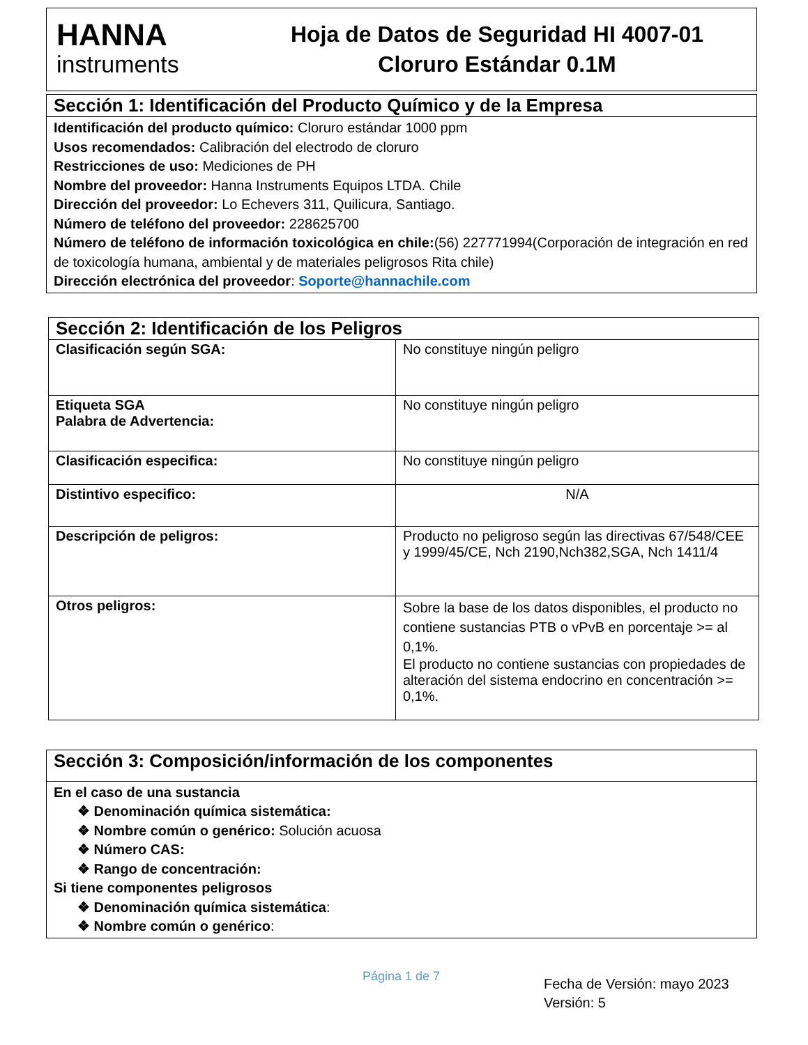HANNA
instruments
Hoja de Datos de Seguridad HI 4007-01
Cloruro Estándar 0.1M
| Sección 1: Identificación del Producto Químico y de la Empresa |
| --- |
| Identificación del producto químico: Cloruro estándar 1000 ppm Usos recomendados: Calibración del electrodo de cloruro Restricciones de uso: Mediciones de PH Nombre del proveedor: Hanna Instruments Equipos LTDA. Chile Dirección del proveedor: Lo Echevers 311, Quilicura, Santiago. Número de teléfono del proveedor: 228625700 Número de teléfono de información toxicológica en chile: (56) 227771994(Corporación de integración en red de toxicología humana, ambiental y de materiales peligrosos Rita chile) Dirección electrónica del proveedor : Soporte@hannachile.com |
| Sección 2: Identificación de los Peligros | |
| --- | --- |
| Clasificación según SGA: | No constituye ningún peligro |
| Etiqueta SGA Palabra de Advertencia: | No constituye ningún peligro |
| Clasificación especifica: | No constituye ningún peligro |
| Distintivo especifico: | N/A |
| Descripción de peligros: | Producto no peligroso según las directivas 67/548/CEE y 1999/45/CE, Nch 2190,Nch382,SGA, Nch 1411/4 |
| Otros peligros: | Sobre la base de los datos disponibles, el producto no contiene sustancias PTB o vPvB en porcentaje >= al 0,1%. El producto no contiene sustancias con propiedades de alteración del sistema endocrino en concentración >= 0,1%. |
| Sección 3: Composición/información de los componentes |
| --- |
| En el caso de una sustancia ❖ Denominación química sistemática: ❖ Nombre común o genérico: Solución acuosa ❖ Número CAS: ❖ Rango de concentración: Si tiene componentes peligrosos ❖ Denominación química sistemática : ❖ Nombre común o genérico : |
Página 1 de 7
Fecha de Versión: mayo 2023
Versión: 5